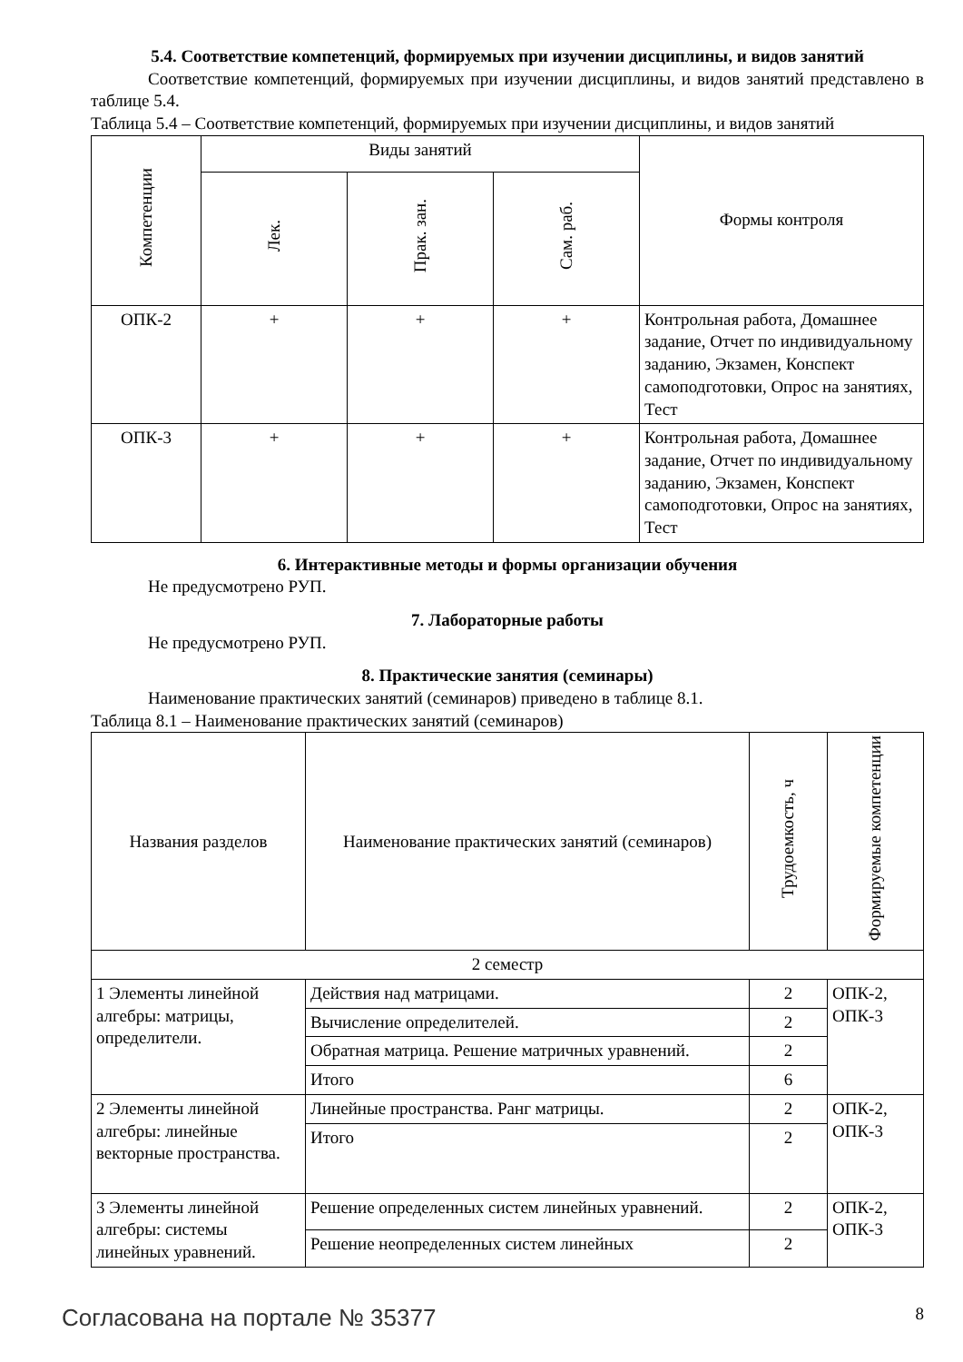5.4. Соответствие компетенций, формируемых при изучении дисциплины, и видов занятий
Соответствие компетенций, формируемых при изучении дисциплины, и видов занятий представлено в таблице 5.4.
Таблица 5.4 – Соответствие компетенций, формируемых при изучении дисциплины, и видов занятий
| Компетенции | Виды занятий | | | Формы контроля |
| --- | --- | --- | --- | --- |
| | Лек. | Прак. зан. | Сам. раб. | |
| ОПК-2 | + | + | + | Контрольная работа, Домашнее задание, Отчет по индивидуальному заданию, Экзамен, Конспект самоподготовки, Опрос на занятиях, Тест |
| ОПК-3 | + | + | + | Контрольная работа, Домашнее задание, Отчет по индивидуальному заданию, Экзамен, Конспект самоподготовки, Опрос на занятиях, Тест |
6. Интерактивные методы и формы организации обучения
Не предусмотрено РУП.
7. Лабораторные работы
Не предусмотрено РУП.
8. Практические занятия (семинары)
Наименование практических занятий (семинаров) приведено в таблице 8.1.
Таблица 8.1 – Наименование практических занятий (семинаров)
| Названия разделов | Наименование практических занятий (семинаров) | Трудоемкость, ч | Формируемые компетенции |
| --- | --- | --- | --- |
| 2 семестр | | | |
| 1 Элементы линейной алгебры: матрицы, определители. | Действия над матрицами. | 2 | ОПК-2, ОПК-3 |
| | Вычисление определителей. | 2 | |
| | Обратная матрица. Решение матричных уравнений. | 2 | |
| | Итого | 6 | |
| 2 Элементы линейной алгебры: линейные векторные пространства. | Линейные пространства. Ранг матрицы. | 2 | ОПК-2, ОПК-3 |
| | Итого | 2 | |
| 3 Элементы линейной алгебры: системы линейных уравнений. | Решение определенных систем линейных уравнений. | 2 | ОПК-2, ОПК-3 |
| | Решение неопределенных систем линейных | 2 | |
Согласована на портале № 35377 8